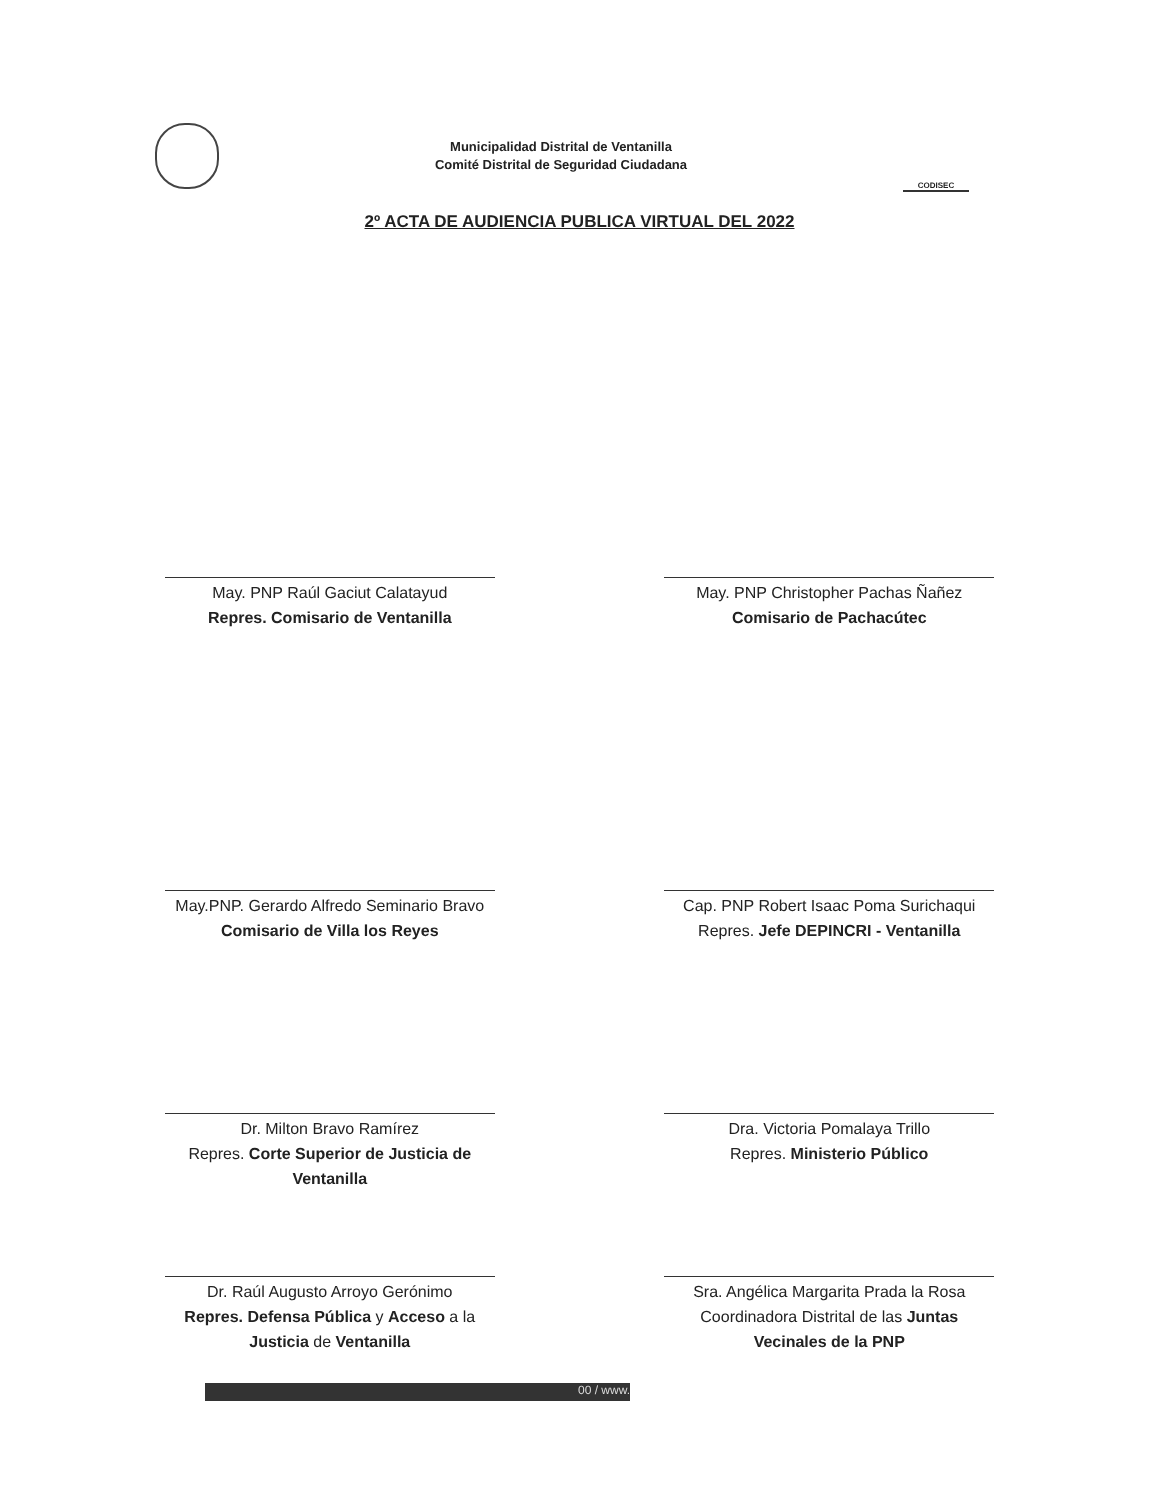Municipalidad Distrital de Ventanilla
Comité Distrital de Seguridad Ciudadana
CODISEC
2º ACTA DE AUDIENCIA PUBLICA VIRTUAL DEL 2022
May. PNP Raúl Gaciut Calatayud
Repres. Comisario de Ventanilla
May. PNP Christopher Pachas Ñañez
Comisario de Pachacútec
May.PNP. Gerardo Alfredo Seminario Bravo
Comisario de Villa los Reyes
Cap. PNP Robert Isaac Poma Surichaqui
Repres. Jefe DEPINCRI - Ventanilla
Dr. Milton Bravo Ramírez
Repres. Corte Superior de Justicia de Ventanilla
Dra. Victoria Pomalaya Trillo
Repres. Ministerio Público
Dr. Raúl Augusto Arroyo Gerónimo
Repres. Defensa Pública y Acceso a la Justicia de Ventanilla
Sra. Angélica Margarita Prada la Rosa
Coordinadora Distrital de las Juntas Vecinales de la PNP
00 / www.